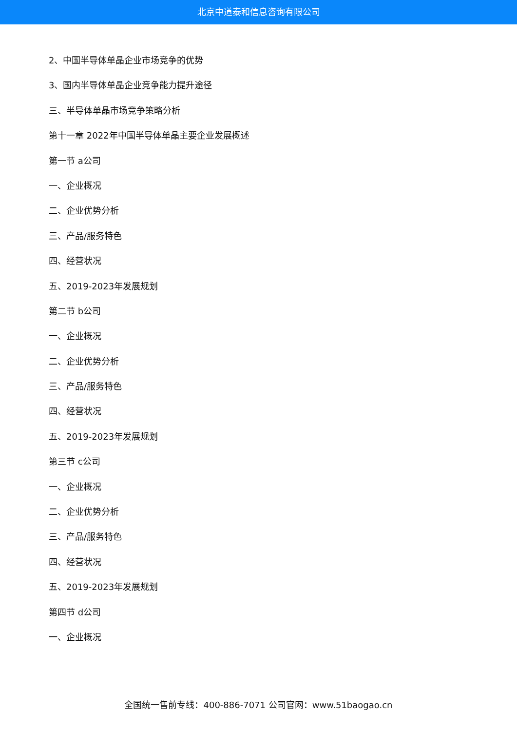北京中道泰和信息咨询有限公司
2、中国半导体单晶企业市场竞争的优势
3、国内半导体单晶企业竞争能力提升途径
三、半导体单晶市场竞争策略分析
第十一章 2022年中国半导体单晶主要企业发展概述
第一节 a公司
一、企业概况
二、企业优势分析
三、产品/服务特色
四、经营状况
五、2019-2023年发展规划
第二节 b公司
一、企业概况
二、企业优势分析
三、产品/服务特色
四、经营状况
五、2019-2023年发展规划
第三节 c公司
一、企业概况
二、企业优势分析
三、产品/服务特色
四、经营状况
五、2019-2023年发展规划
第四节 d公司
一、企业概况
全国统一售前专线：400-886-7071 公司官网：www.51baogao.cn